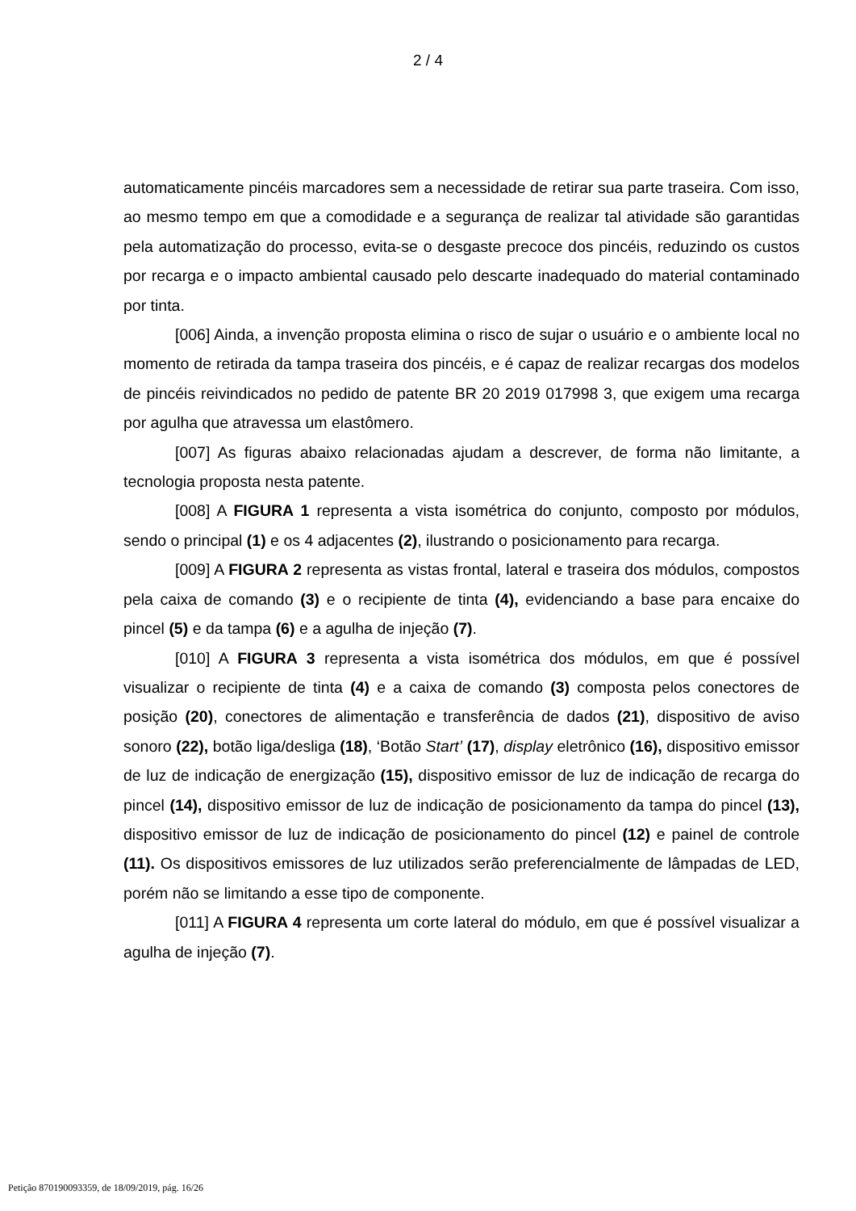2 / 4
automaticamente pincéis marcadores sem a necessidade de retirar sua parte traseira. Com isso, ao mesmo tempo em que a comodidade e a segurança de realizar tal atividade são garantidas pela automatização do processo, evita-se o desgaste precoce dos pincéis, reduzindo os custos por recarga e o impacto ambiental causado pelo descarte inadequado do material contaminado por tinta.
[006] Ainda, a invenção proposta elimina o risco de sujar o usuário e o ambiente local no momento de retirada da tampa traseira dos pincéis, e é capaz de realizar recargas dos modelos de pincéis reivindicados no pedido de patente BR 20 2019 017998 3, que exigem uma recarga por agulha que atravessa um elastômero.
[007] As figuras abaixo relacionadas ajudam a descrever, de forma não limitante, a tecnologia proposta nesta patente.
[008] A FIGURA 1 representa a vista isométrica do conjunto, composto por módulos, sendo o principal (1) e os 4 adjacentes (2), ilustrando o posicionamento para recarga.
[009] A FIGURA 2 representa as vistas frontal, lateral e traseira dos módulos, compostos pela caixa de comando (3) e o recipiente de tinta (4), evidenciando a base para encaixe do pincel (5) e da tampa (6) e a agulha de injeção (7).
[010] A FIGURA 3 representa a vista isométrica dos módulos, em que é possível visualizar o recipiente de tinta (4) e a caixa de comando (3) composta pelos conectores de posição (20), conectores de alimentação e transferência de dados (21), dispositivo de aviso sonoro (22), botão liga/desliga (18), ‘Botão Start’ (17), display eletrônico (16), dispositivo emissor de luz de indicação de energização (15), dispositivo emissor de luz de indicação de recarga do pincel (14), dispositivo emissor de luz de indicação de posicionamento da tampa do pincel (13), dispositivo emissor de luz de indicação de posicionamento do pincel (12) e painel de controle (11). Os dispositivos emissores de luz utilizados serão preferencialmente de lâmpadas de LED, porém não se limitando a esse tipo de componente.
[011] A FIGURA 4 representa um corte lateral do módulo, em que é possível visualizar a agulha de injeção (7).
Petição 870190093359, de 18/09/2019, pág. 16/26